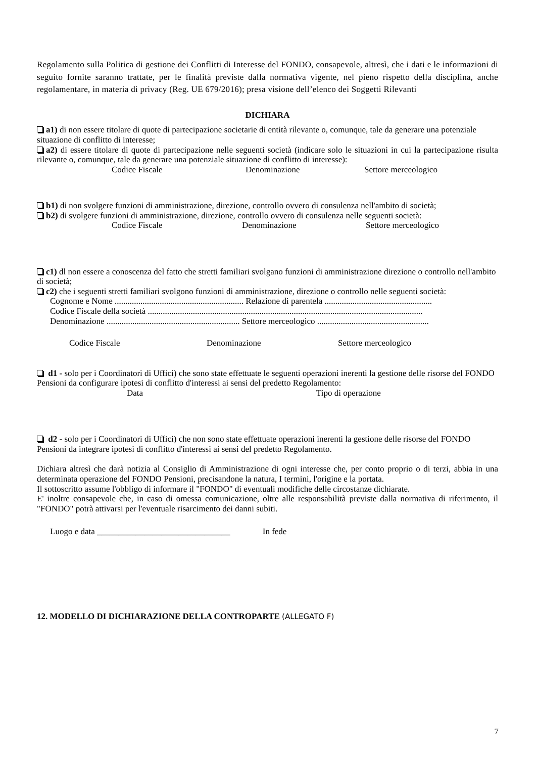Regolamento sulla Politica di gestione dei Conflitti di Interesse del FONDO, consapevole, altresì, che i dati e le informazioni di seguito fornite saranno trattate, per le finalità previste dalla normativa vigente, nel pieno rispetto della disciplina, anche regolamentare, in materia di privacy (Reg. UE 679/2016); presa visione dell’elenco dei Soggetti Rilevanti
DICHIARA
a1) di non essere titolare di quote di partecipazione societarie di entità rilevante o, comunque, tale da generare una potenziale situazione di conflitto di interesse;
a2) di essere titolare di quote di partecipazione nelle seguenti società (indicare solo le situazioni in cui la partecipazione risulta rilevante o, comunque, tale da generare una potenziale situazione di conflitto di interesse):
Codice Fiscale Denominazione Settore merceologico
b1) di non svolgere funzioni di amministrazione, direzione, controllo ovvero di consulenza nell'ambito di società;
b2) di svolgere funzioni di amministrazione, direzione, controllo ovvero di consulenza nelle seguenti società:
Codice Fiscale Denominazione Settore merceologico
c1) dl non essere a conoscenza del fatto che stretti familiari svolgano funzioni di amministrazione direzione o controllo nell'ambito di società;
c2) che i seguenti stretti familiari svolgono funzioni di amministrazione, direzione o controllo nelle seguenti società:
Cognome e Nome ............................................................ Relazione di parentela ..................................................
Codice Fiscale della società ................................................................................................................................
Denominazione .............................................................. Settore merceologico ....................................................
Codice Fiscale Denominazione Settore merceologico
d1 - solo per i Coordinatori di Uffici) che sono state effettuate le seguenti operazioni inerenti la gestione delle risorse del FONDO Pensioni da configurare ipotesi di conflitto d'interessi ai sensi del predetto Regolamento:
Data Tipo di operazione
d2 - solo per i Coordinatori di Uffici) che non sono state effettuate operazioni inerenti la gestione delle risorse del FONDO Pensioni da integrare ipotesi di conflitto d'interessi ai sensi del predetto Regolamento.
Dichiara altresì che darà notizia al Consiglio di Amministrazione di ogni interesse che, per conto proprio o di terzi, abbia in una determinata operazione del FONDO Pensioni, precisandone la natura, I termini, l'origine e la portata.
Il sottoscritto assume l'obbligo di informare il "FONDO" di eventuali modifiche delle circostanze dichiarate.
E' inoltre consapevole che, in caso di omessa comunicazione, oltre alle responsabilità previste dalla normativa di riferimento, il "FONDO" potrà attivarsi per l'eventuale risarcimento dei danni subiti.
Luogo e data _______________________________ In fede
12. MODELLO DI DICHIARAZIONE DELLA CONTROPARTE (ALLEGATO F)
7